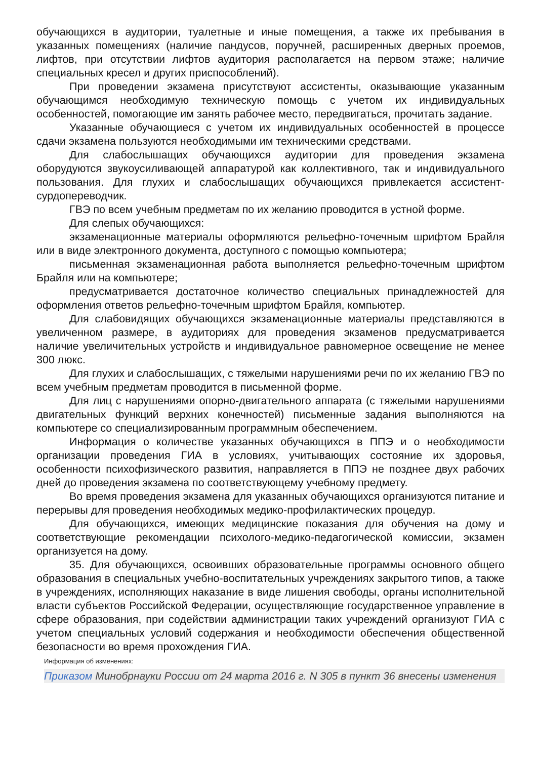обучающихся в аудитории, туалетные и иные помещения, а также их пребывания в указанных помещениях (наличие пандусов, поручней, расширенных дверных проемов, лифтов, при отсутствии лифтов аудитория располагается на первом этаже; наличие специальных кресел и других приспособлений).
При проведении экзамена присутствуют ассистенты, оказывающие указанным обучающимся необходимую техническую помощь с учетом их индивидуальных особенностей, помогающие им занять рабочее место, передвигаться, прочитать задание.
Указанные обучающиеся с учетом их индивидуальных особенностей в процессе сдачи экзамена пользуются необходимыми им техническими средствами.
Для слабослышащих обучающихся аудитории для проведения экзамена оборудуются звукоусиливающей аппаратурой как коллективного, так и индивидуального пользования. Для глухих и слабослышащих обучающихся привлекается ассистент-сурдопереводчик.
ГВЭ по всем учебным предметам по их желанию проводится в устной форме.
Для слепых обучающихся:
экзаменационные материалы оформляются рельефно-точечным шрифтом Брайля или в виде электронного документа, доступного с помощью компьютера;
письменная экзаменационная работа выполняется рельефно-точечным шрифтом Брайля или на компьютере;
предусматривается достаточное количество специальных принадлежностей для оформления ответов рельефно-точечным шрифтом Брайля, компьютер.
Для слабовидящих обучающихся экзаменационные материалы представляются в увеличенном размере, в аудиториях для проведения экзаменов предусматривается наличие увеличительных устройств и индивидуальное равномерное освещение не менее 300 люкс.
Для глухих и слабослышащих, с тяжелыми нарушениями речи по их желанию ГВЭ по всем учебным предметам проводится в письменной форме.
Для лиц с нарушениями опорно-двигательного аппарата (с тяжелыми нарушениями двигательных функций верхних конечностей) письменные задания выполняются на компьютере со специализированным программным обеспечением.
Информация о количестве указанных обучающихся в ППЭ и о необходимости организации проведения ГИА в условиях, учитывающих состояние их здоровья, особенности психофизического развития, направляется в ППЭ не позднее двух рабочих дней до проведения экзамена по соответствующему учебному предмету.
Во время проведения экзамена для указанных обучающихся организуются питание и перерывы для проведения необходимых медико-профилактических процедур.
Для обучающихся, имеющих медицинские показания для обучения на дому и соответствующие рекомендации психолого-медико-педагогической комиссии, экзамен организуется на дому.
35. Для обучающихся, освоивших образовательные программы основного общего образования в специальных учебно-воспитательных учреждениях закрытого типов, а также в учреждениях, исполняющих наказание в виде лишения свободы, органы исполнительной власти субъектов Российской Федерации, осуществляющие государственное управление в сфере образования, при содействии администрации таких учреждений организуют ГИА с учетом специальных условий содержания и необходимости обеспечения общественной безопасности во время прохождения ГИА.
Информация об изменениях:
Приказом Минобрнауки России от 24 марта 2016 г. N 305 в пункт 36 внесены изменения